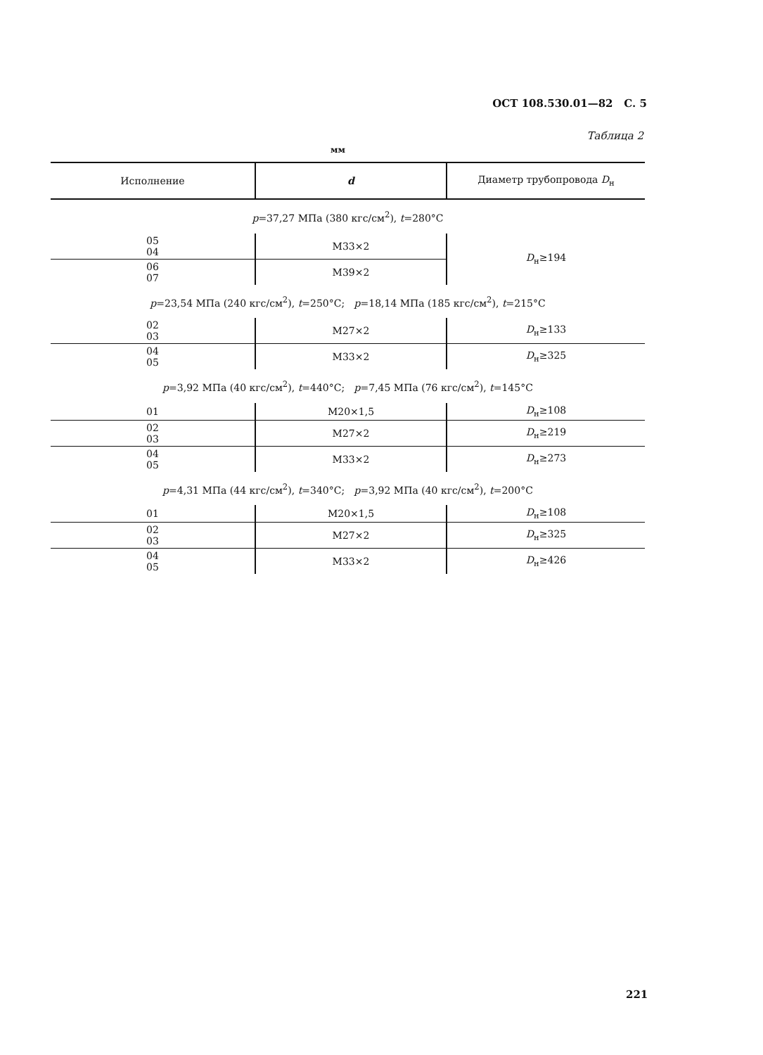ОСТ 108.530.01—82 С. 5
Таблица 2
мм
| Исполнение | d | Диаметр трубопровода D<sub>н</sub> |
| --- | --- | --- |
| p =37,27 МПа (380 кгс/см<sup>2</sup>), t =280°С | | |
| 05 04 | М33×2 | D<sub>н</sub>≥194 |
| 06 07 | М39×2 | |
| p =23,54 МПа (240 кгс/см<sup>2</sup>), t =250°С; p =18,14 МПа (185 кгс/см<sup>2</sup>), t =215°С | | |
| 02 03 | М27×2 | D<sub>н</sub>≥133 |
| 04 05 | М33×2 | D<sub>н</sub>≥325 |
| p =3,92 МПа (40 кгс/см<sup>2</sup>), t =440°С; p =7,45 МПа (76 кгс/см<sup>2</sup>), t =145°С | | |
| 01 | М20×1,5 | D<sub>н</sub>≥108 |
| 02 03 | М27×2 | D<sub>н</sub>≥219 |
| 04 05 | М33×2 | D<sub>н</sub>≥273 |
| p =4,31 МПа (44 кгс/см<sup>2</sup>), t =340°С; p =3,92 МПа (40 кгс/см<sup>2</sup>), t =200°С | | |
| 01 | М20×1,5 | D<sub>н</sub>≥108 |
| 02 03 | М27×2 | D<sub>н</sub>≥325 |
| 04 05 | М33×2 | D<sub>н</sub>≥426 |
221